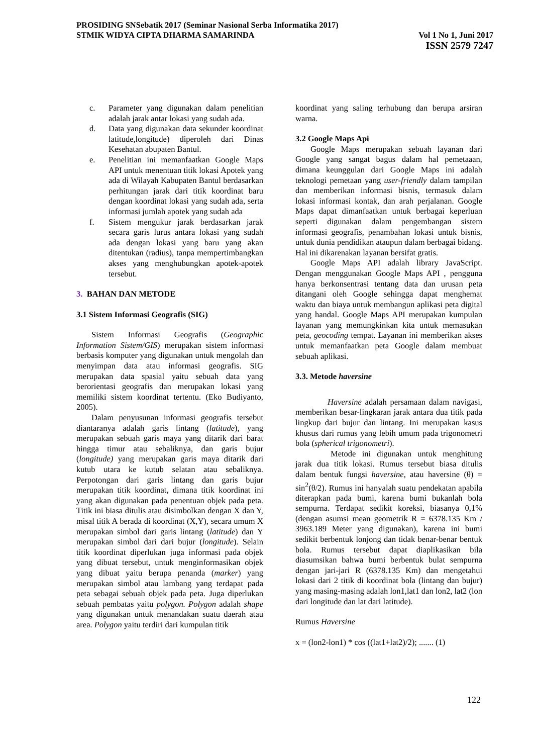PROSIDING SNSebatik 2017 (Seminar Nasional Serba Informatika 2017)
STMIK WIDYA CIPTA DHARMA SAMARINDA Vol 1 No 1, Juni 2017
ISSN 2579 7247
c. Parameter yang digunakan dalam penelitian adalah jarak antar lokasi yang sudah ada.
d. Data yang digunakan data sekunder koordinat latitude,longitude) diperoleh dari Dinas Kesehatan abupaten Bantul.
e. Penelitian ini memanfaatkan Google Maps API untuk menentuan titik lokasi Apotek yang ada di Wilayah Kabupaten Bantul berdasarkan perhitungan jarak dari titik koordinat baru dengan koordinat lokasi yang sudah ada, serta informasi jumlah apotek yang sudah ada
f. Sistem mengukur jarak berdasarkan jarak secara garis lurus antara lokasi yang sudah ada dengan lokasi yang baru yang akan ditentukan (radius), tanpa mempertimbangkan akses yang menghubungkan apotek-apotek tersebut.
3. BAHAN DAN METODE
3.1 Sistem Informasi Geografis (SIG)
Sistem Informasi Geografis (Geographic Information Sistem/GIS) merupakan sistem informasi berbasis komputer yang digunakan untuk mengolah dan menyimpan data atau informasi geografis. SIG merupakan data spasial yaitu sebuah data yang berorientasi geografis dan merupakan lokasi yang memiliki sistem koordinat tertentu. (Eko Budiyanto, 2005).
Dalam penyusunan informasi geografis tersebut diantaranya adalah garis lintang (latitude), yang merupakan sebuah garis maya yang ditarik dari barat hingga timur atau sebaliknya, dan garis bujur (longitude) yang merupakan garis maya ditarik dari kutub utara ke kutub selatan atau sebaliknya. Perpotongan dari garis lintang dan garis bujur merupakan titik koordinat, dimana titik koordinat ini yang akan digunakan pada penentuan objek pada peta. Titik ini biasa ditulis atau disimbolkan dengan X dan Y, misal titik A berada di koordinat (X,Y), secara umum X merupakan simbol dari garis lintang (latitude) dan Y merupakan simbol dari dari bujur (longitude). Selain titik koordinat diperlukan juga informasi pada objek yang dibuat tersebut, untuk menginformasikan objek yang dibuat yaitu berupa penanda (marker) yang merupakan simbol atau lambang yang terdapat pada peta sebagai sebuah objek pada peta. Juga diperlukan sebuah pembatas yaitu polygon. Polygon adalah shape yang digunakan untuk menandakan suatu daerah atau area. Polygon yaitu terdiri dari kumpulan titik
koordinat yang saling terhubung dan berupa arsiran warna.
3.2 Google Maps Api
Google Maps merupakan sebuah layanan dari Google yang sangat bagus dalam hal pemetaaan, dimana keunggulan dari Google Maps ini adalah teknologi pemetaan yang user-friendly dalam tampilan dan memberikan informasi bisnis, termasuk dalam lokasi informasi kontak, dan arah perjalanan. Google Maps dapat dimanfaatkan untuk berbagai keperluan seperti digunakan dalam pengembangan sistem informasi geografis, penambahan lokasi untuk bisnis, untuk dunia pendidikan ataupun dalam berbagai bidang. Hal ini dikarenakan layanan bersifat gratis.
Google Maps API adalah library JavaScript. Dengan menggunakan Google Maps API , pengguna hanya berkonsentrasi tentang data dan urusan peta ditangani oleh Google sehingga dapat menghemat waktu dan biaya untuk membangun aplikasi peta digital yang handal. Google Maps API merupakan kumpulan layanan yang memungkinkan kita untuk memasukan peta, geocoding tempat. Layanan ini memberikan akses untuk memanfaatkan peta Google dalam membuat sebuah aplikasi.
3.3. Metode haversine
Haversine adalah persamaan dalam navigasi, memberikan besar-lingkaran jarak antara dua titik pada lingkup dari bujur dan lintang. Ini merupakan kasus khusus dari rumus yang lebih umum pada trigonometri bola (spherical trigonometri).
Metode ini digunakan untuk menghitung jarak dua titik lokasi. Rumus tersebut biasa ditulis dalam bentuk fungsi haversine, atau haversine (θ) = sin<sup>2</sup>(θ/2). Rumus ini hanyalah suatu pendekatan apabila diterapkan pada bumi, karena bumi bukanlah bola sempurna. Terdapat sedikit koreksi, biasanya 0,1% (dengan asumsi mean geometrik R = 6378.135 Km / 3963.189 Meter yang digunakan), karena ini bumi sedikit berbentuk lonjong dan tidak benar-benar bentuk bola. Rumus tersebut dapat diaplikasikan bila diasumsikan bahwa bumi berbentuk bulat sempurna dengan jari-jari R (6378.135 Km) dan mengetahui lokasi dari 2 titik di koordinat bola (lintang dan bujur) yang masing-masing adalah lon1,lat1 dan lon2, lat2 (lon dari longitude dan lat dari latitude).
Rumus Haversine
x = (lon2-lon1) * cos ((lat1+lat2)/2); ....... (1)
122